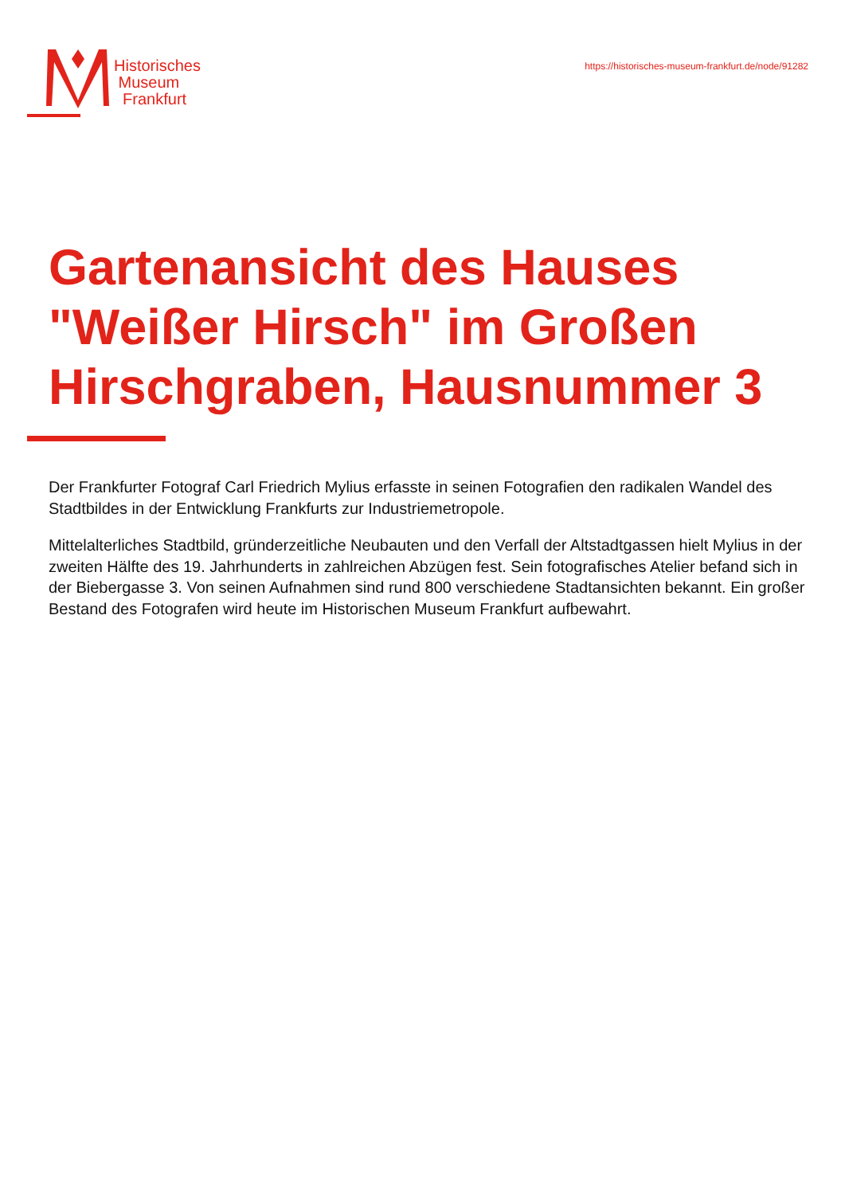Historisches
Museum
Frankfurt
https://historisches-museum-frankfurt.de/node/91282
Gartenansicht des Hauses "Weißer Hirsch" im Großen Hirschgraben, Hausnummer 3
Der Frankfurter Fotograf Carl Friedrich Mylius erfasste in seinen Fotografien den radikalen Wandel des Stadtbildes in der Entwicklung Frankfurts zur Industriemetropole.
Mittelalterliches Stadtbild, gründerzeitliche Neubauten und den Verfall der Altstadtgassen hielt Mylius in der zweiten Hälfte des 19. Jahrhunderts in zahlreichen Abzügen fest. Sein fotografisches Atelier befand sich in der Biebergasse 3. Von seinen Aufnahmen sind rund 800 verschiedene Stadtansichten bekannt. Ein großer Bestand des Fotografen wird heute im Historischen Museum Frankfurt aufbewahrt.